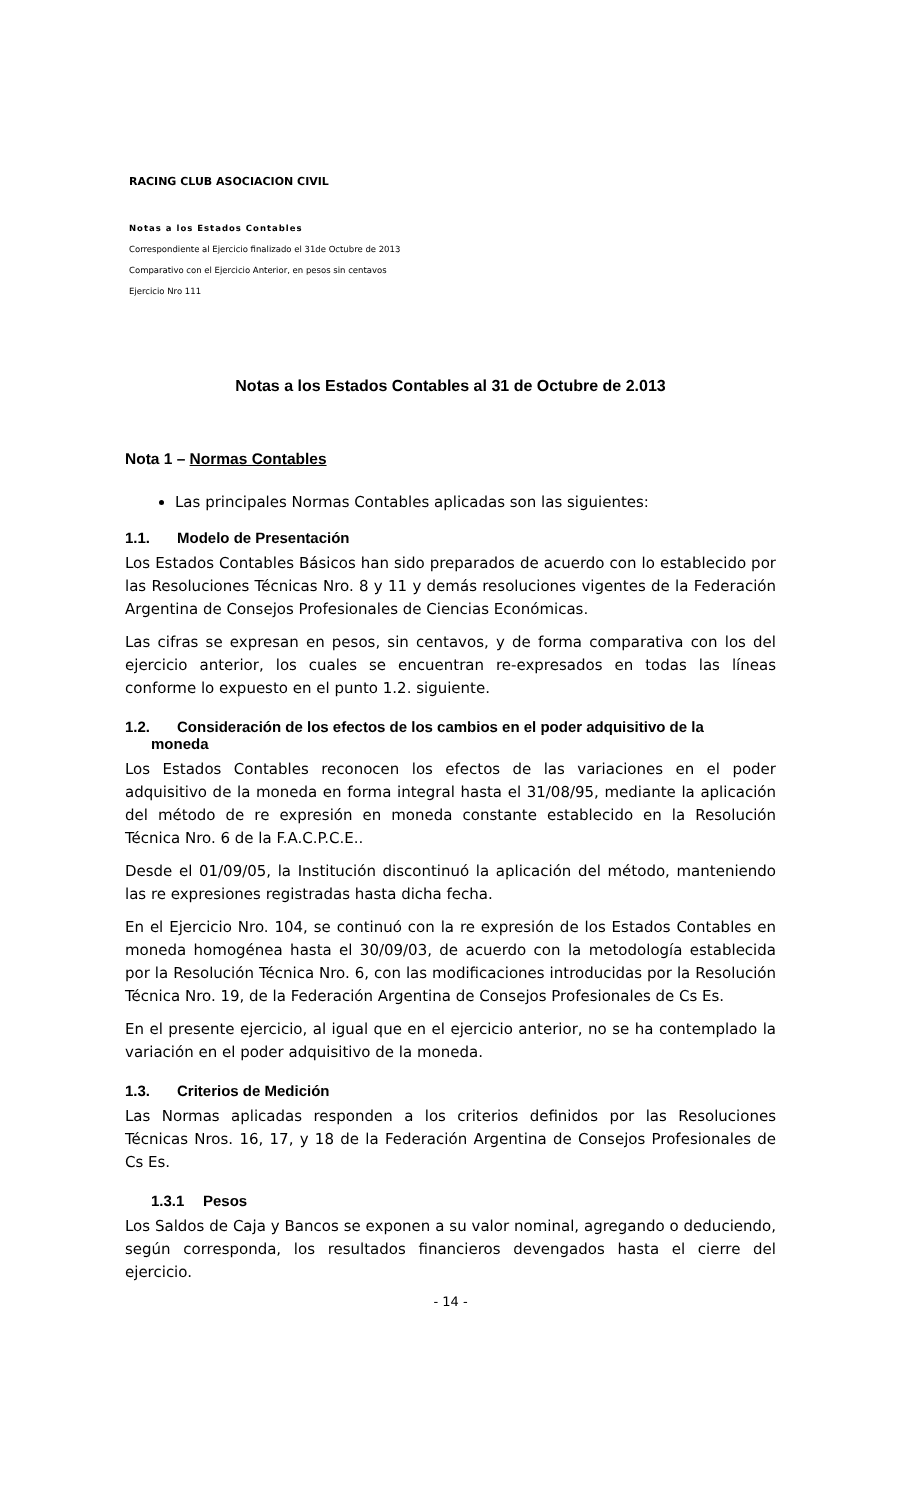RACING CLUB ASOCIACION CIVIL
Notas a los Estados Contables
Correspondiente al Ejercicio finalizado el 31de Octubre de 2013
Comparativo con el Ejercicio Anterior, en pesos sin centavos
Ejercicio Nro 111
Notas a los Estados Contables al 31 de Octubre de 2.013
Nota 1 – Normas Contables
Las principales Normas Contables aplicadas son las siguientes:
1.1. Modelo de Presentación
Los Estados Contables Básicos han sido preparados de acuerdo con lo establecido por las Resoluciones Técnicas Nro. 8 y 11 y demás resoluciones vigentes de la Federación Argentina de Consejos Profesionales de Ciencias Económicas.
Las cifras se expresan en pesos, sin centavos, y de forma comparativa con los del ejercicio anterior, los cuales se encuentran re-expresados en todas las líneas conforme lo expuesto en el punto 1.2. siguiente.
1.2. Consideración de los efectos de los cambios en el poder adquisitivo de la
moneda
Los Estados Contables reconocen los efectos de las variaciones en el poder adquisitivo de la moneda en forma integral hasta el 31/08/95, mediante la aplicación del método de re expresión en moneda constante establecido en la Resolución Técnica Nro. 6 de la F.A.C.P.C.E..
Desde el 01/09/05, la Institución discontinuó la aplicación del método, manteniendo las re expresiones registradas hasta dicha fecha.
En el Ejercicio Nro. 104, se continuó con la re expresión de los Estados Contables en moneda homogénea hasta el 30/09/03, de acuerdo con la metodología establecida por la Resolución Técnica Nro. 6, con las modificaciones introducidas por la Resolución Técnica Nro. 19, de la Federación Argentina de Consejos Profesionales de Cs Es.
En el presente ejercicio, al igual que en el ejercicio anterior, no se ha contemplado la variación en el poder adquisitivo de la moneda.
1.3. Criterios de Medición
Las Normas aplicadas responden a los criterios definidos por las Resoluciones Técnicas Nros. 16, 17, y 18 de la Federación Argentina de Consejos Profesionales de Cs Es.
1.3.1 Pesos
Los Saldos de Caja y Bancos se exponen a su valor nominal, agregando o deduciendo, según corresponda, los resultados financieros devengados hasta el cierre del ejercicio.
- 14 -